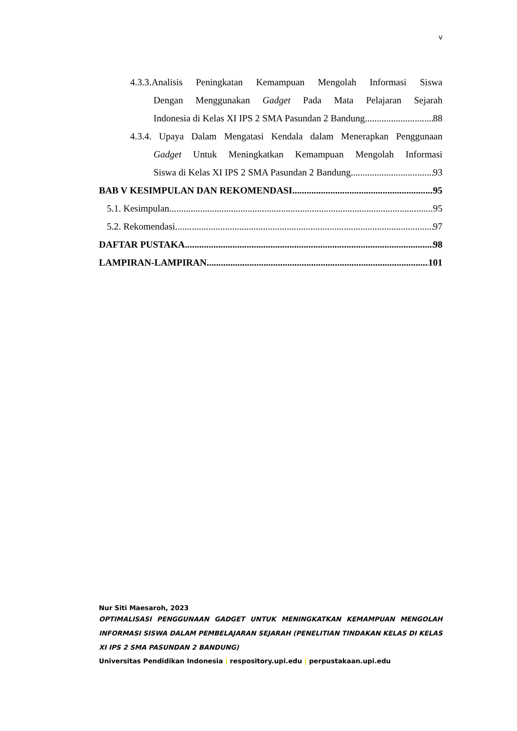v
4.3.3.Analisis Peningkatan Kemampuan Mengolah Informasi Siswa
Dengan Menggunakan Gadget Pada Mata Pelajaran Sejarah
Indonesia di Kelas XI IPS 2 SMA Pasundan 2 Bandung 88
4.3.4. Upaya Dalam Mengatasi Kendala dalam Menerapkan Penggunaan
Gadget Untuk Meningkatkan Kemampuan Mengolah Informasi
Siswa di Kelas XI IPS 2 SMA Pasundan 2 Bandung 93
BAB V KESIMPULAN DAN REKOMENDASI 95
5.1. Kesimpulan 95
5.2. Rekomendasi 97
DAFTAR PUSTAKA 98
LAMPIRAN-LAMPIRAN 101
Nur Siti Maesaroh, 2023
OPTIMALISASI PENGGUNAAN GADGET UNTUK MENINGKATKAN KEMAMPUAN MENGOLAH INFORMASI SISWA DALAM PEMBELAJARAN SEJARAH (PENELITIAN TINDAKAN KELAS DI KELAS XI IPS 2 SMA PASUNDAN 2 BANDUNG)
Universitas Pendidikan Indonesia | respository.upi.edu | perpustakaan.upi.edu